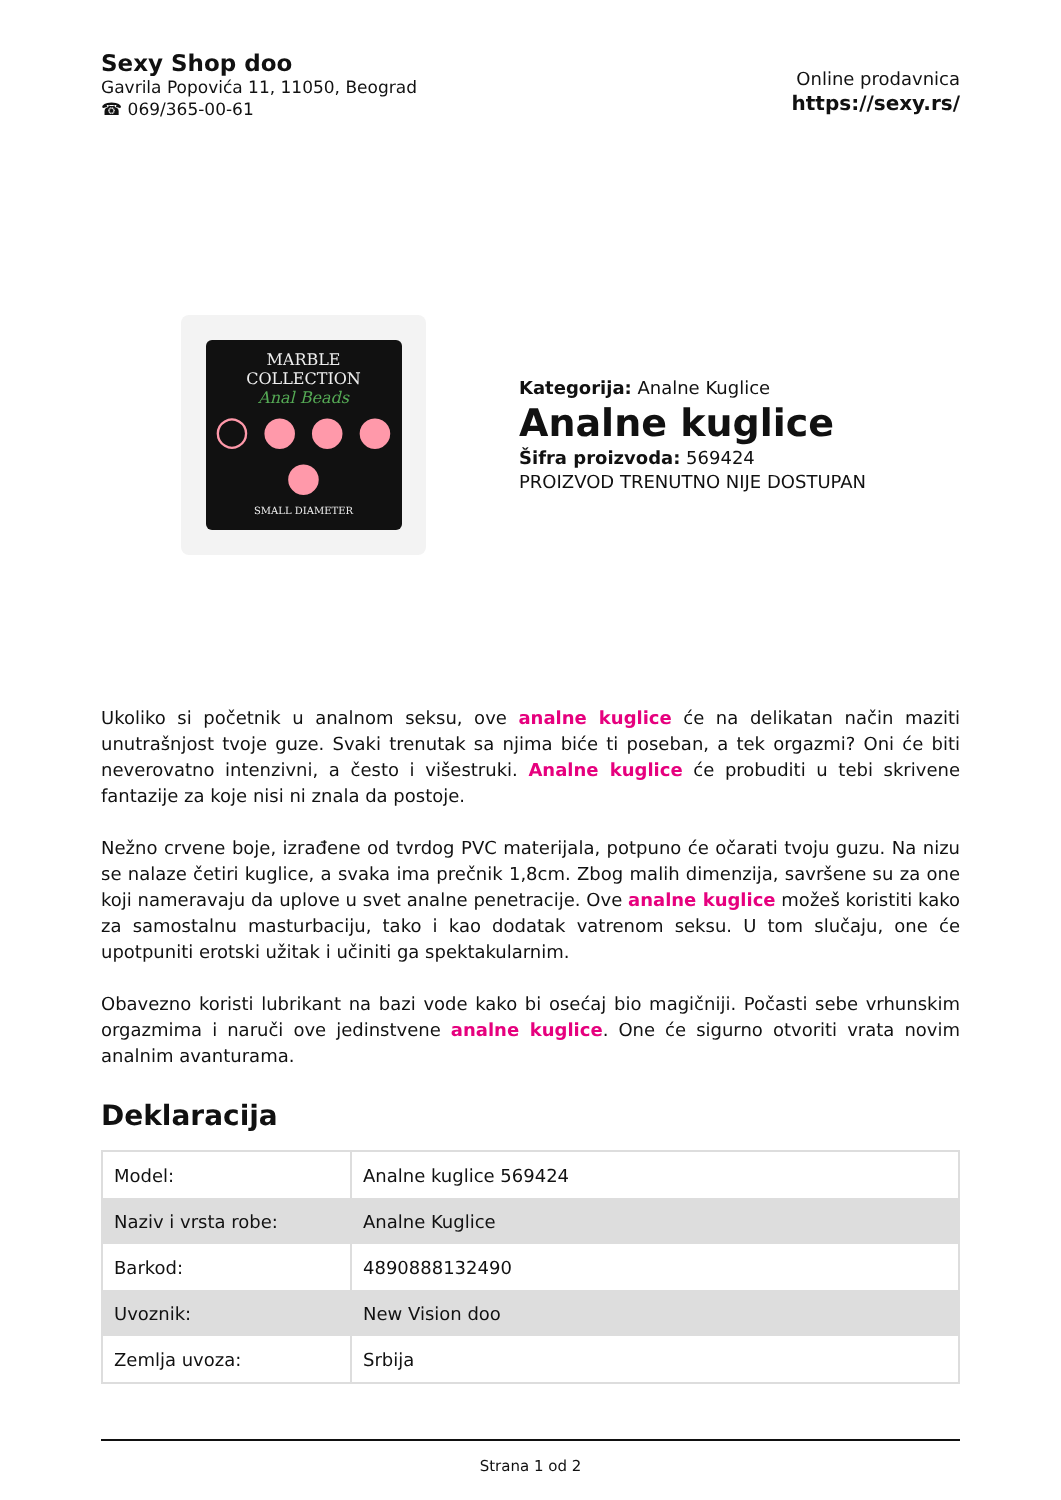Sexy Shop doo
Gavrila Popovića 11, 11050, Beograd
☎ 069/365-00-61
Online prodavnica
https://sexy.rs/
MARBLE
COLLECTION
Anal Beads
○ ● ● ● ●
SMALL DIAMETER
Kategorija: Analne Kuglice
Analne kuglice
Šifra proizvoda: 569424
PROIZVOD TRENUTNO NIJE DOSTUPAN
Ukoliko si početnik u analnom seksu, ove analne kuglice će na delikatan način maziti unutrašnjost tvoje guze. Svaki trenutak sa njima biće ti poseban, a tek orgazmi? Oni će biti neverovatno intenzivni, a često i višestruki. Analne kuglice će probuditi u tebi skrivene fantazije za koje nisi ni znala da postoje.
Nežno crvene boje, izrađene od tvrdog PVC materijala, potpuno će očarati tvoju guzu. Na nizu se nalaze četiri kuglice, a svaka ima prečnik 1,8cm. Zbog malih dimenzija, savršene su za one koji nameravaju da uplove u svet analne penetracije. Ove analne kuglice možeš koristiti kako za samostalnu masturbaciju, tako i kao dodatak vatrenom seksu. U tom slučaju, one će upotpuniti erotski užitak i učiniti ga spektakularnim.
Obavezno koristi lubrikant na bazi vode kako bi osećaj bio magičniji. Počasti sebe vrhunskim orgazmima i naruči ove jedinstvene analne kuglice. One će sigurno otvoriti vrata novim analnim avanturama.
Deklaracija
| Model: | Analne kuglice 569424 |
| Naziv i vrsta robe: | Analne Kuglice |
| Barkod: | 4890888132490 |
| Uvoznik: | New Vision doo |
| Zemlja uvoza: | Srbija |
Strana 1 od 2